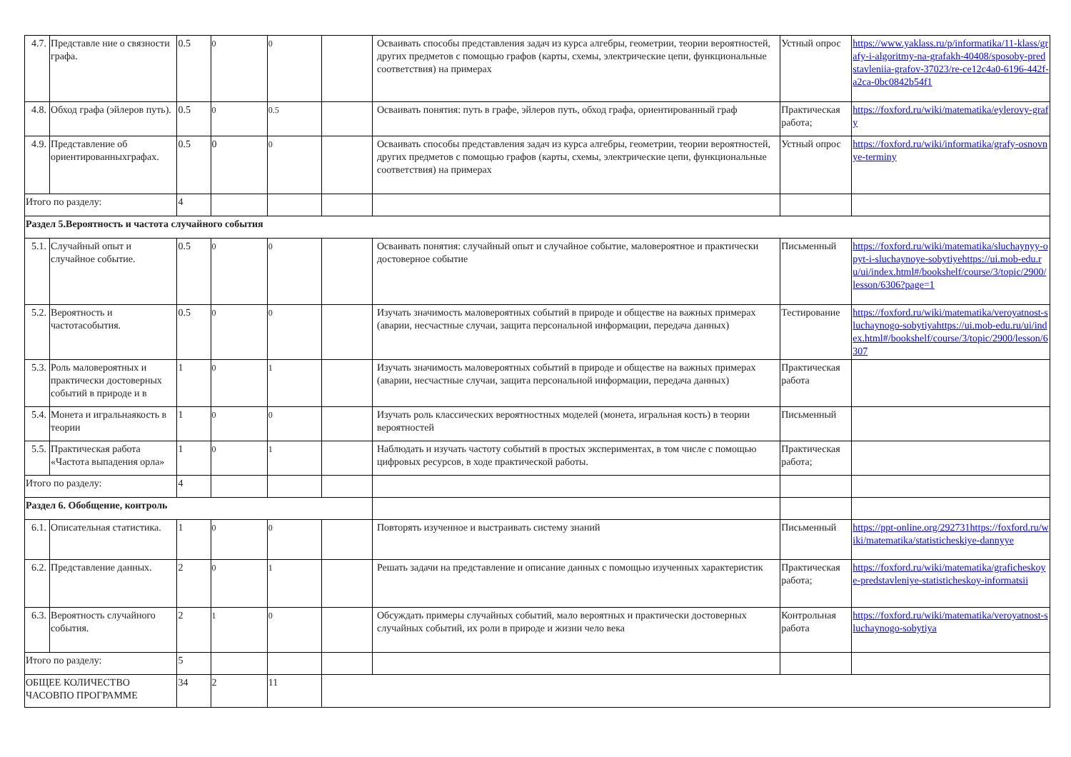| 4.7. | Представле ние о связности графа. | 0.5 | 0 | 0 | | Осваивать способы представления задач из курса алгебры, геометрии, теории вероятностей, других предметов с помощью графов (карты, схемы, электрические цепи, функциональные соответствия) на примерах | Устный опрос | https://www.yaklass.ru/p/informatika/11-klass/grafy-i-algoritmy-na-grafakh-40408/sposoby-predstavleniia-grafov-37023/re-ce12c4a0-6196-442f-a2ca-0bc0842b54f1 |
| 4.8. | Обход графа (эйлеров путь). | 0.5 | 0 | 0.5 | | Осваивать понятия: путь в графе, эйлеров путь, обход графа, ориентированный граф | Практическая работа; | https://foxford.ru/wiki/matematika/eylerovy-grafy |
| 4.9. | Представление об ориентированныхграфах. | 0.5 | 0 | 0 | | Осваивать способы представления задач из курса алгебры, геометрии, теории вероятностей, других предметов с помощью графов (карты, схемы, электрические цепи, функциональные соответствия) на примерах | Устный опрос | https://foxford.ru/wiki/informatika/grafy-osnovnye-terminy |
| Итого по разделу: | | 4 | | | | | | |
| Раздел 5.Вероятность и частота случайного события | | | | | | | | |
| 5.1. | Случайный опыт и случайное событие. | 0.5 | 0 | 0 | | Осваивать понятия: случайный опыт и случайное событие, маловероятное и практически достоверное событие | Письменный | https://foxford.ru/wiki/matematika/sluchaynyy-opyt-i-sluchaynoye-sobytiyehttps://ui.mob-edu.ru/ui/index.html#/bookshelf/course/3/topic/2900/lesson/6306?page=1 |
| 5.2. | Вероятность и частотасобытия. | 0.5 | 0 | 0 | | Изучать значимость маловероятных событий в природе и обществе на важных примерах (аварии, несчастные случаи, защита персональной информации, передача данных) | Тестирование | https://foxford.ru/wiki/matematika/veroyatnost-sluchaynogo-sobytiyahttps://ui.mob-edu.ru/ui/index.html#/bookshelf/course/3/topic/2900/lesson/6307 |
| 5.3. | Роль маловероятных и практически достоверных событий в природе и в | 1 | 0 | 1 | | Изучать значимость маловероятных событий в природе и обществе на важных примерах (аварии, несчастные случаи, защита персональной информации, передача данных) | Практическая работа | |
| 5.4. | Монета и игральнаякость в теории | 1 | 0 | 0 | | Изучать роль классических вероятностных моделей (монета, игральная кость) в теории вероятностей | Письменный | |
| 5.5. | Практическая работа «Частота выпадения орла» | 1 | 0 | 1 | | Наблюдать и изучать частоту событий в простых экспериментах, в том числе с помощью цифровых ресурсов, в ходе практической работы. | Практическая работа; | |
| Итого по разделу: | | 4 | | | | | | |
| Раздел 6. Обобщение, контроль | | | | | | | | |
| 6.1. | Описательная статистика. | 1 | 0 | 0 | | Повторять изученное и выстраивать систему знаний | Письменный | https://ppt-online.org/292731https://foxford.ru/wiki/matematika/statisticheskiye-dannyye |
| 6.2. | Представление данных. | 2 | 0 | 1 | | Решать задачи на представление и описание данных с помощью изученных характеристик | Практическая работа; | https://foxford.ru/wiki/matematika/graficheskoye-predstavleniye-statisticheskoy-informatsii |
| 6.3. | Вероятность случайного события. | 2 | 1 | 0 | | Обсуждать примеры случайных событий, мало вероятных и практически достоверных случайных событий, их роли в природе и жизни чело века | Контрольная работа | https://foxford.ru/wiki/matematika/veroyatnost-sluchaynogo-sobytiya |
| Итого по разделу: | | 5 | | | | | | |
| ОБЩЕЕ КОЛИЧЕСТВО ЧАСОВПО ПРОГРАММЕ | | 34 | 2 | 11 | | | | |